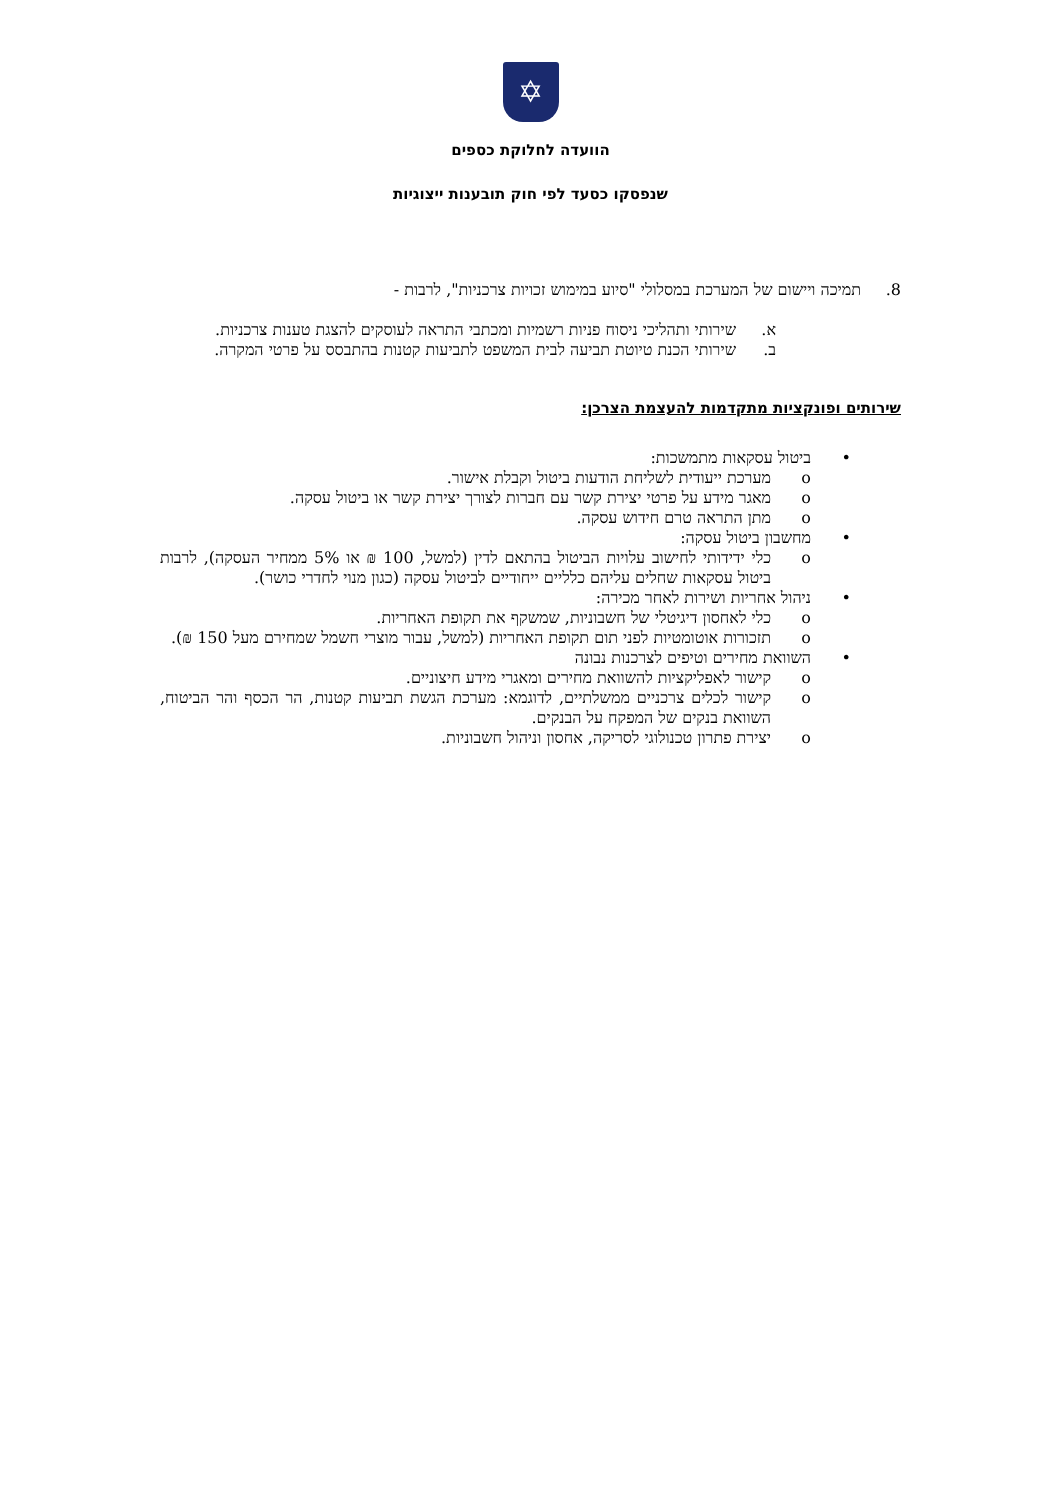✡
הוועדה לחלוקת כספים
שנפסקו כסעד לפי חוק תובענות ייצוגיות
8. תמיכה ויישום של המערכת במסלולי "סיוע במימוש זכויות צרכניות", לרבות -
א. שירותי ותהליכי ניסוח פניות רשמיות ומכתבי התראה לעוסקים להצגת טענות צרכניות.
ב. שירותי הכנת טיוטת תביעה לבית המשפט לתביעות קטנות בהתבסס על פרטי המקרה.
שירותים ופונקציות מתקדמות להעצמת הצרכן:
• ביטול עסקאות מתמשכות:
o מערכת ייעודית לשליחת הודעות ביטול וקבלת אישור.
o מאגר מידע על פרטי יצירת קשר עם חברות לצורך יצירת קשר או ביטול עסקה.
o מתן התראה טרם חידוש עסקה.
• מחשבון ביטול עסקה:
o כלי ידידותי לחישוב עלויות הביטול בהתאם לדין (למשל, 100 ₪ או 5% ממחיר העסקה), לרבות ביטול עסקאות שחלים עליהם כלליים ייחודיים לביטול עסקה (כגון מנוי לחדרי כושר).
• ניהול אחריות ושירות לאחר מכירה:
o כלי לאחסון דיגיטלי של חשבוניות, שמשקף את תקופת האחריות.
o תזכורות אוטומטיות לפני תום תקופת האחריות (למשל, עבור מוצרי חשמל שמחירם מעל 150 ₪).
• השוואת מחירים וטיפים לצרכנות נבונה
o קישור לאפליקציות להשוואת מחירים ומאגרי מידע חיצוניים.
o קישור לכלים צרכניים ממשלתיים, לדוגמא: מערכת הגשת תביעות קטנות, הר הכסף והר הביטוח, השוואת בנקים של המפקח על הבנקים.
o יצירת פתרון טכנולוגי לסריקה, אחסון וניהול חשבוניות.